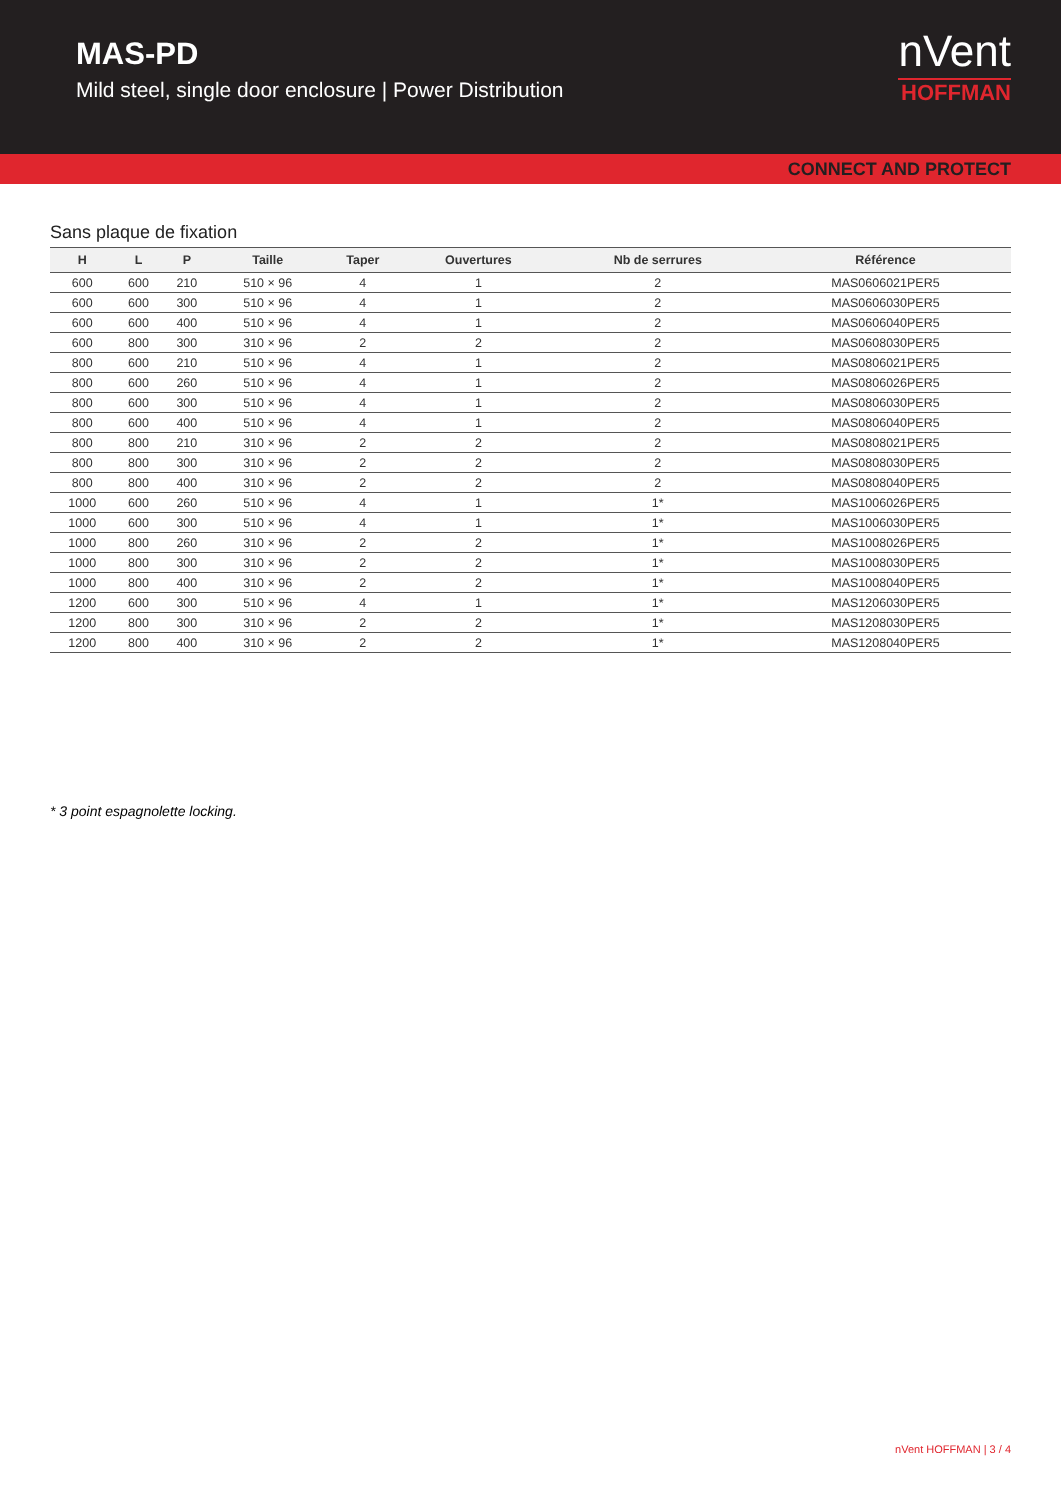MAS-PD
Mild steel, single door enclosure | Power Distribution
nVent
HOFFMAN
CONNECT AND PROTECT
Sans plaque de fixation
| H | L | P | Taille | Taper | Ouvertures | Nb de serrures | Référence |
| --- | --- | --- | --- | --- | --- | --- | --- |
| 600 | 600 | 210 | 510 × 96 | 4 | 1 | 2 | MAS0606021PER5 |
| 600 | 600 | 300 | 510 × 96 | 4 | 1 | 2 | MAS0606030PER5 |
| 600 | 600 | 400 | 510 × 96 | 4 | 1 | 2 | MAS0606040PER5 |
| 600 | 800 | 300 | 310 × 96 | 2 | 2 | 2 | MAS0608030PER5 |
| 800 | 600 | 210 | 510 × 96 | 4 | 1 | 2 | MAS0806021PER5 |
| 800 | 600 | 260 | 510 × 96 | 4 | 1 | 2 | MAS0806026PER5 |
| 800 | 600 | 300 | 510 × 96 | 4 | 1 | 2 | MAS0806030PER5 |
| 800 | 600 | 400 | 510 × 96 | 4 | 1 | 2 | MAS0806040PER5 |
| 800 | 800 | 210 | 310 × 96 | 2 | 2 | 2 | MAS0808021PER5 |
| 800 | 800 | 300 | 310 × 96 | 2 | 2 | 2 | MAS0808030PER5 |
| 800 | 800 | 400 | 310 × 96 | 2 | 2 | 2 | MAS0808040PER5 |
| 1000 | 600 | 260 | 510 × 96 | 4 | 1 | 1* | MAS1006026PER5 |
| 1000 | 600 | 300 | 510 × 96 | 4 | 1 | 1* | MAS1006030PER5 |
| 1000 | 800 | 260 | 310 × 96 | 2 | 2 | 1* | MAS1008026PER5 |
| 1000 | 800 | 300 | 310 × 96 | 2 | 2 | 1* | MAS1008030PER5 |
| 1000 | 800 | 400 | 310 × 96 | 2 | 2 | 1* | MAS1008040PER5 |
| 1200 | 600 | 300 | 510 × 96 | 4 | 1 | 1* | MAS1206030PER5 |
| 1200 | 800 | 300 | 310 × 96 | 2 | 2 | 1* | MAS1208030PER5 |
| 1200 | 800 | 400 | 310 × 96 | 2 | 2 | 1* | MAS1208040PER5 |
* 3 point espagnolette locking.
nVent HOFFMAN | 3 / 4